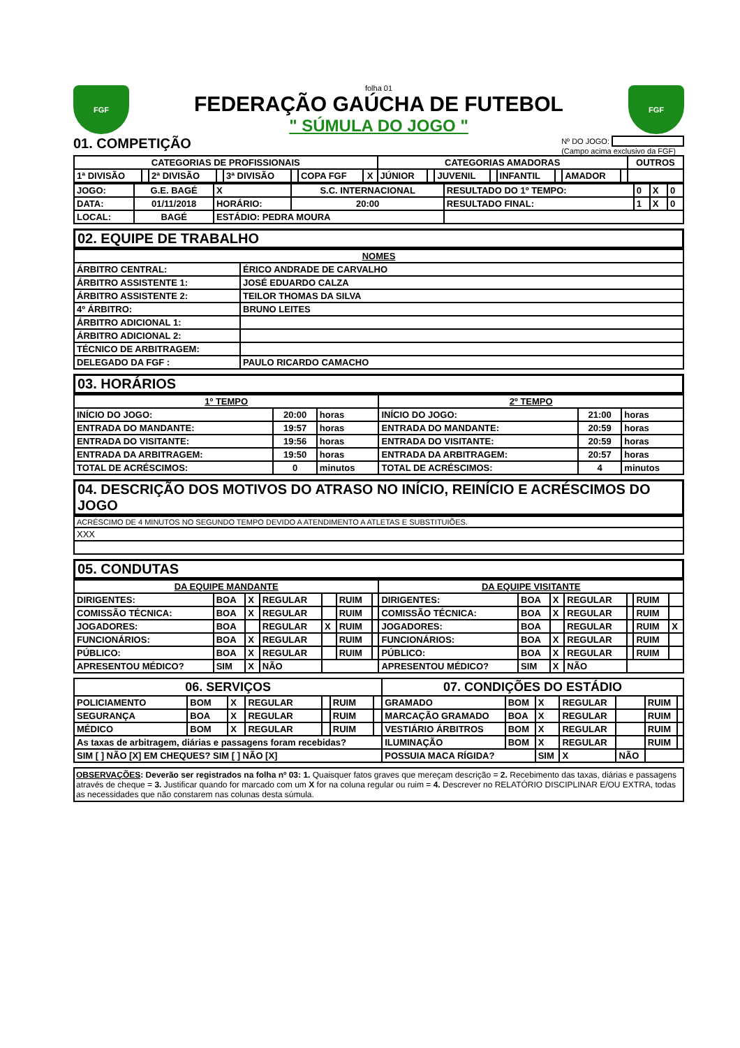FGF
folha 01
FEDERAÇÃO GAÚCHA DE FUTEBOL
" SÚMULA DO JOGO "
FGF
01. COMPETIÇÃO
Nº DO JOGO:
(Campo acima exclusivo da FGF)
| CATEGORIAS DE PROFISSIONAIS | | | | | | | | CATEGORIAS AMADORAS | | | | | | | | OUTROS |
| --- | --- | --- | --- | --- | --- | --- | --- | --- | --- | --- | --- | --- | --- | --- | --- | --- |
| 1ª DIVISÃO | | 2ª DIVISÃO | | 3ª DIVISÃO | | COPA FGF | X | JÚNIOR | | JUVENIL | | INFANTIL | | AMADOR | | |
| JOGO: | G.E. BAGÉ | X | S.C. INTERNACIONAL | RESULTADO DO 1º TEMPO: | 0 | X | 0 |
| DATA: | 01/11/2018 | HORÁRIO: | 20:00 | RESULTADO FINAL: | 1 | X | 0 |
| LOCAL: | BAGÉ | ESTÁDIO: PEDRA MOURA | | | | | |
02. EQUIPE DE TRABALHO
| NOMES | |
| --- | --- |
| ÁRBITRO CENTRAL: | ÉRICO ANDRADE DE CARVALHO |
| ÁRBITRO ASSISTENTE 1: | JOSÉ EDUARDO CALZA |
| ÁRBITRO ASSISTENTE 2: | TEILOR THOMAS DA SILVA |
| 4º ÁRBITRO: | BRUNO LEITES |
| ÁRBITRO ADICIONAL 1: | |
| ÁRBITRO ADICIONAL 2: | |
| TÉCNICO DE ARBITRAGEM: | |
| DELEGADO DA FGF : | PAULO RICARDO CAMACHO |
03. HORÁRIOS
| 1º TEMPO | | | 2º TEMPO | | |
| --- | --- | --- | --- | --- | --- |
| INÍCIO DO JOGO: | 20:00 | horas | INÍCIO DO JOGO: | 21:00 | horas |
| ENTRADA DO MANDANTE: | 19:57 | horas | ENTRADA DO MANDANTE: | 20:59 | horas |
| ENTRADA DO VISITANTE: | 19:56 | horas | ENTRADA DO VISITANTE: | 20:59 | horas |
| ENTRADA DA ARBITRAGEM: | 19:50 | horas | ENTRADA DA ARBITRAGEM: | 20:57 | horas |
| TOTAL DE ACRÉSCIMOS: | 0 | minutos | TOTAL DE ACRÉSCIMOS: | 4 | minutos |
04. DESCRIÇÃO DOS MOTIVOS DO ATRASO NO INÍCIO, REINÍCIO E ACRÉSCIMOS DO JOGO
| ACRÉSCIMO DE 4 MINUTOS NO SEGUNDO TEMPO DEVIDO A ATENDIMENTO A ATLETAS E SUBSTITUIÕES. |
| XXX |
05. CONDUTAS
| DA EQUIPE MANDANTE | | | | | | | DA EQUIPE VISITANTE | | | | | | |
| --- | --- | --- | --- | --- | --- | --- | --- | --- | --- | --- | --- | --- | --- |
| DIRIGENTES: | BOA | X | REGULAR | | RUIM | | DIRIGENTES: | BOA | X | REGULAR | | RUIM | |
| COMISSÃO TÉCNICA: | BOA | X | REGULAR | | RUIM | | COMISSÃO TÉCNICA: | BOA | X | REGULAR | | RUIM | |
| JOGADORES: | BOA | | REGULAR | X | RUIM | | JOGADORES: | BOA | | REGULAR | | RUIM | X |
| FUNCIONÁRIOS: | BOA | X | REGULAR | | RUIM | | FUNCIONÁRIOS: | BOA | X | REGULAR | | RUIM | |
| PÚBLICO: | BOA | X | REGULAR | | RUIM | | PÚBLICO: | BOA | X | REGULAR | | RUIM | |
| APRESENTOU MÉDICO? | SIM | X | NÃO | | | | APRESENTOU MÉDICO? | SIM | X | NÃO | | | |
| 06. SERVIÇOS | | | | | | | 07. CONDIÇÕES DO ESTÁDIO | | | | | | |
| --- | --- | --- | --- | --- | --- | --- | --- | --- | --- | --- | --- | --- | --- |
| POLICIAMENTO | BOM | X | REGULAR | | RUIM | | GRAMADO | BOM | X | REGULAR | | RUIM | |
| SEGURANÇA | BOA | X | REGULAR | | RUIM | | MARCAÇÃO GRAMADO | BOA | X | REGULAR | | RUIM | |
| MÉDICO | BOM | X | REGULAR | | RUIM | | VESTIÁRIO ÁRBITROS | BOM | X | REGULAR | | RUIM | |
| As taxas de arbitragem, diárias e passagens foram recebidas? | | | | | | | ILUMINAÇÃO | BOM | X | REGULAR | | RUIM | |
| SIM [ ] NÃO [X] EM CHEQUES? SIM [ ] NÃO [X] | | | | | | | POSSUIA MACA RÍGIDA? | | SIM | X | NÃO | | |
OBSERVAÇÕES: Deverão ser registrados na folha nº 03: 1. Quaisquer fatos graves que mereçam descrição = 2. Recebimento das taxas, diárias e passagens através de cheque = 3. Justificar quando for marcado com um X for na coluna regular ou ruim = 4. Descrever no RELATÓRIO DISCIPLINAR E/OU EXTRA, todas as necessidades que não constarem nas colunas desta súmula.